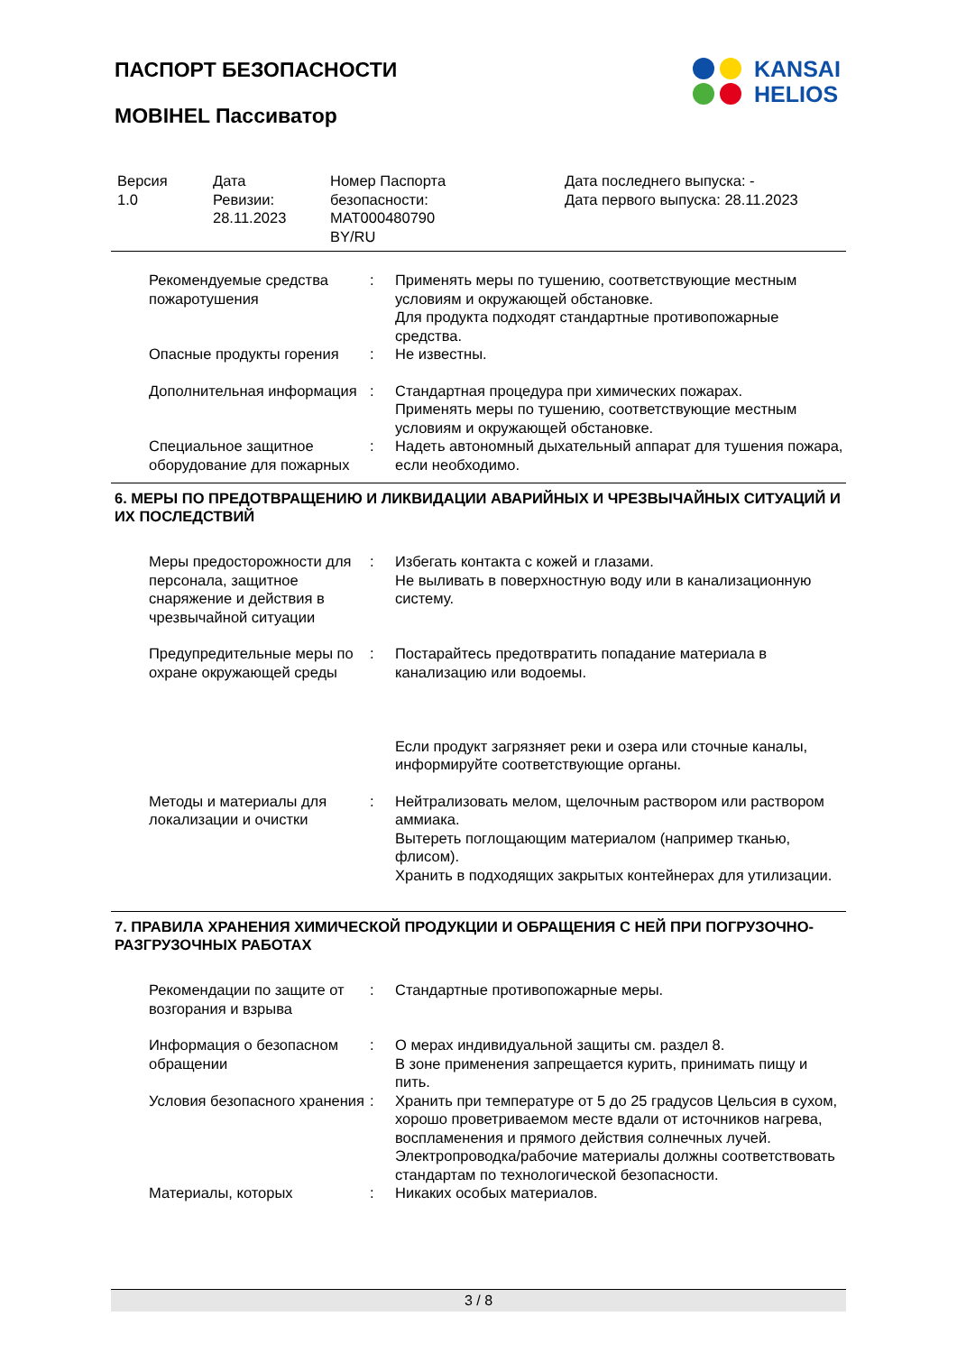ПАСПОРТ БЕЗОПАСНОСТИ
MOBIHEL Пассиватор
KANSAI
HELIOS
Версия
1.0
Дата
Ревизии:
28.11.2023
Номер Паспорта
безопасности:
MAT000480790
BY/RU
Дата последнего выпуска: -
Дата первого выпуска: 28.11.2023
Рекомендуемые средства пожаротушения
: Применять меры по тушению, соответствующие местным условиям и окружающей обстановке.
Для продукта подходят стандартные противопожарные средства.
Опасные продукты горения : Не известны.
Дополнительная информация
: Стандартная процедура при химических пожарах.
Применять меры по тушению, соответствующие местным условиям и окружающей обстановке.
Специальное защитное оборудование для пожарных
: Надеть автономный дыхательный аппарат для тушения пожара, если необходимо.
6. МЕРЫ ПО ПРЕДОТВРАЩЕНИЮ И ЛИКВИДАЦИИ АВАРИЙНЫХ И ЧРЕЗВЫЧАЙНЫХ СИТУАЦИЙ И ИХ ПОСЛЕДСТВИЙ
Меры предосторожности для персонала, защитное снаряжение и действия в чрезвычайной ситуации
: Избегать контакта с кожей и глазами.
Не выливать в поверхностную воду или в канализационную систему.
Предупредительные меры по охране окружающей среды
: Постарайтесь предотвратить попадание материала в канализацию или водоемы.
Если продукт загрязняет реки и озера или сточные каналы, информируйте соответствующие органы.
Методы и материалы для локализации и очистки
: Нейтрализовать мелом, щелочным раствором или раствором аммиака.
Вытереть поглощающим материалом (например тканью, флисом).
Хранить в подходящих закрытых контейнерах для утилизации.
7. ПРАВИЛА ХРАНЕНИЯ ХИМИЧЕСКОЙ ПРОДУКЦИИ И ОБРАЩЕНИЯ С НЕЙ ПРИ ПОГРУЗОЧНО-РАЗГРУЗОЧНЫХ РАБОТАХ
Рекомендации по защите от возгорания и взрыва
: Стандартные противопожарные меры.
Информация о безопасном обращении
: О мерах индивидуальной защиты см. раздел 8.
В зоне применения запрещается курить, принимать пищу и пить.
Условия безопасного хранения
: Хранить при температуре от 5 до 25 градусов Цельсия в сухом, хорошо проветриваемом месте вдали от источников нагрева, воспламенения и прямого действия солнечных лучей.
Электропроводка/рабочие материалы должны соответствовать стандартам по технологической безопасности.
Материалы, которых : Никаких особых материалов.
3 / 8